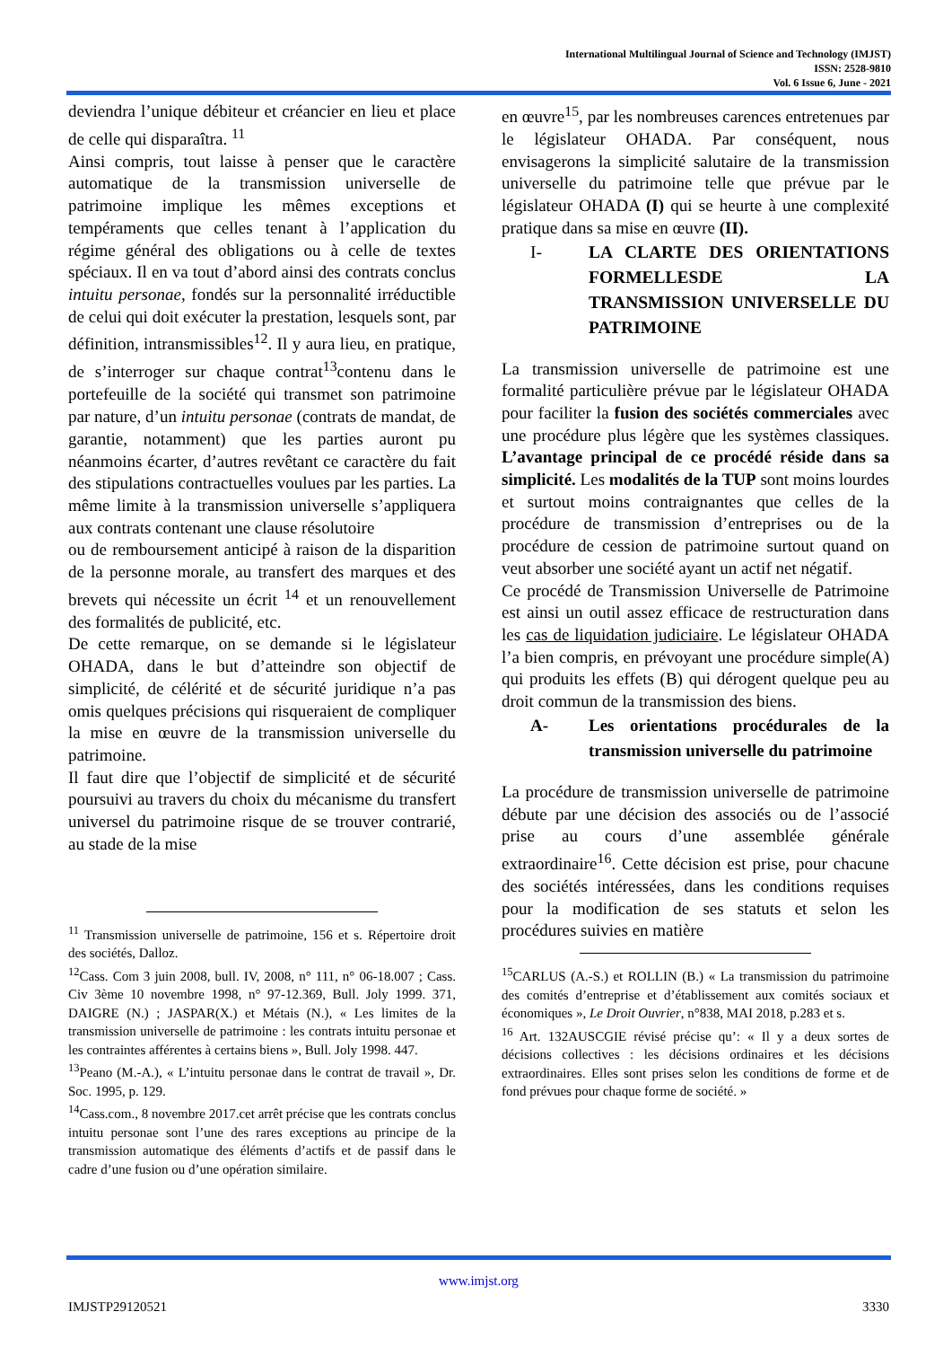International Multilingual Journal of Science and Technology (IMJST)
ISSN: 2528-9810
Vol. 6 Issue 6, June - 2021
deviendra l’unique débiteur et créancier en lieu et place de celle qui disparaîtra. <sup>11</sup>
Ainsi compris, tout laisse à penser que le caractère automatique de la transmission universelle de patrimoine implique les mêmes exceptions et tempéraments que celles tenant à l’application du régime général des obligations ou à celle de textes spéciaux. Il en va tout d’abord ainsi des contrats conclus intuitu personae, fondés sur la personnalité irréductible de celui qui doit exécuter la prestation, lesquels sont, par définition, intransmissibles<sup>12</sup>. Il y aura lieu, en pratique, de s’interroger sur chaque contrat<sup>13</sup>contenu dans le portefeuille de la société qui transmet son patrimoine par nature, d’un intuitu personae (contrats de mandat, de garantie, notamment) que les parties auront pu néanmoins écarter, d’autres revêtant ce caractère du fait des stipulations contractuelles voulues par les parties. La même limite à la transmission universelle s’appliquera aux contrats contenant une clause résolutoire
ou de remboursement anticipé à raison de la disparition de la personne morale, au transfert des marques et des brevets qui nécessite un écrit <sup>14</sup> et un renouvellement des formalités de publicité, etc.
De cette remarque, on se demande si le législateur OHADA, dans le but d’atteindre son objectif de simplicité, de célérité et de sécurité juridique n’a pas omis quelques précisions qui risqueraient de compliquer la mise en œuvre de la transmission universelle du patrimoine.
Il faut dire que l’objectif de simplicité et de sécurité poursuivi au travers du choix du mécanisme du transfert universel du patrimoine risque de se trouver contrarié, au stade de la mise
<sup>11</sup> Transmission universelle de patrimoine, 156 et s. Répertoire droit des sociétés, Dalloz.
<sup>12</sup> Cass. Com 3 juin 2008, bull. IV, 2008, n° 111, n° 06-18.007 ; Cass. Civ 3ème 10 novembre 1998, n° 97-12.369, Bull. Joly 1999. 371, DAIGRE (N.) ; JASPAR(X.) et Métais (N.), « Les limites de la transmission universelle de patrimoine : les contrats intuitu personae et les contraintes afférentes à certains biens », Bull. Joly 1998. 447.
<sup>13</sup> Peano (M.-A.), « L’intuitu personae dans le contrat de travail », Dr. Soc. 1995, p. 129.
<sup>14</sup> Cass.com., 8 novembre 2017.cet arrêt précise que les contrats conclus intuitu personae sont l’une des rares exceptions au principe de la transmission automatique des éléments d’actifs et de passif dans le cadre d’une fusion ou d’une opération similaire.
en œuvre<sup>15</sup>, par les nombreuses carences entretenues par le législateur OHADA. Par conséquent, nous envisagerons la simplicité salutaire de la transmission universelle du patrimoine telle que prévue par le législateur OHADA (I) qui se heurte à une complexité pratique dans sa mise en œuvre (II).
I- LA CLARTE DES ORIENTATIONS FORMELLESDE LA TRANSMISSION UNIVERSELLE DU PATRIMOINE
La transmission universelle de patrimoine est une formalité particulière prévue par le législateur OHADA pour faciliter la fusion des sociétés commerciales avec une procédure plus légère que les systèmes classiques. L’avantage principal de ce procédé réside dans sa simplicité. Les modalités de la TUP sont moins lourdes et surtout moins contraignantes que celles de la procédure de transmission d’entreprises ou de la procédure de cession de patrimoine surtout quand on veut absorber une société ayant un actif net négatif.
Ce procédé de Transmission Universelle de Patrimoine est ainsi un outil assez efficace de restructuration dans les cas de liquidation judiciaire. Le législateur OHADA l’a bien compris, en prévoyant une procédure simple(A) qui produits les effets (B) qui dérogent quelque peu au droit commun de la transmission des biens.
A- Les orientations procédurales de la transmission universelle du patrimoine
La procédure de transmission universelle de patrimoine débute par une décision des associés ou de l’associé prise au cours d’une assemblée générale extraordinaire<sup>16</sup>. Cette décision est prise, pour chacune des sociétés intéressées, dans les conditions requises pour la modification de ses statuts et selon les procédures suivies en matière
<sup>15</sup>CARLUS (A.-S.) et ROLLIN (B.) « La transmission du patrimoine des comités d’entreprise et d’établissement aux comités sociaux et économiques », Le Droit Ouvrier, n°838, MAI 2018, p.283 et s.
<sup>16</sup> Art. 132AUSCGIE révisé précise qu’: « Il y a deux sortes de décisions collectives : les décisions ordinaires et les décisions extraordinaires. Elles sont prises selon les conditions de forme et de fond prévues pour chaque forme de société. »
www.imjst.org
IMJSTP29120521 3330